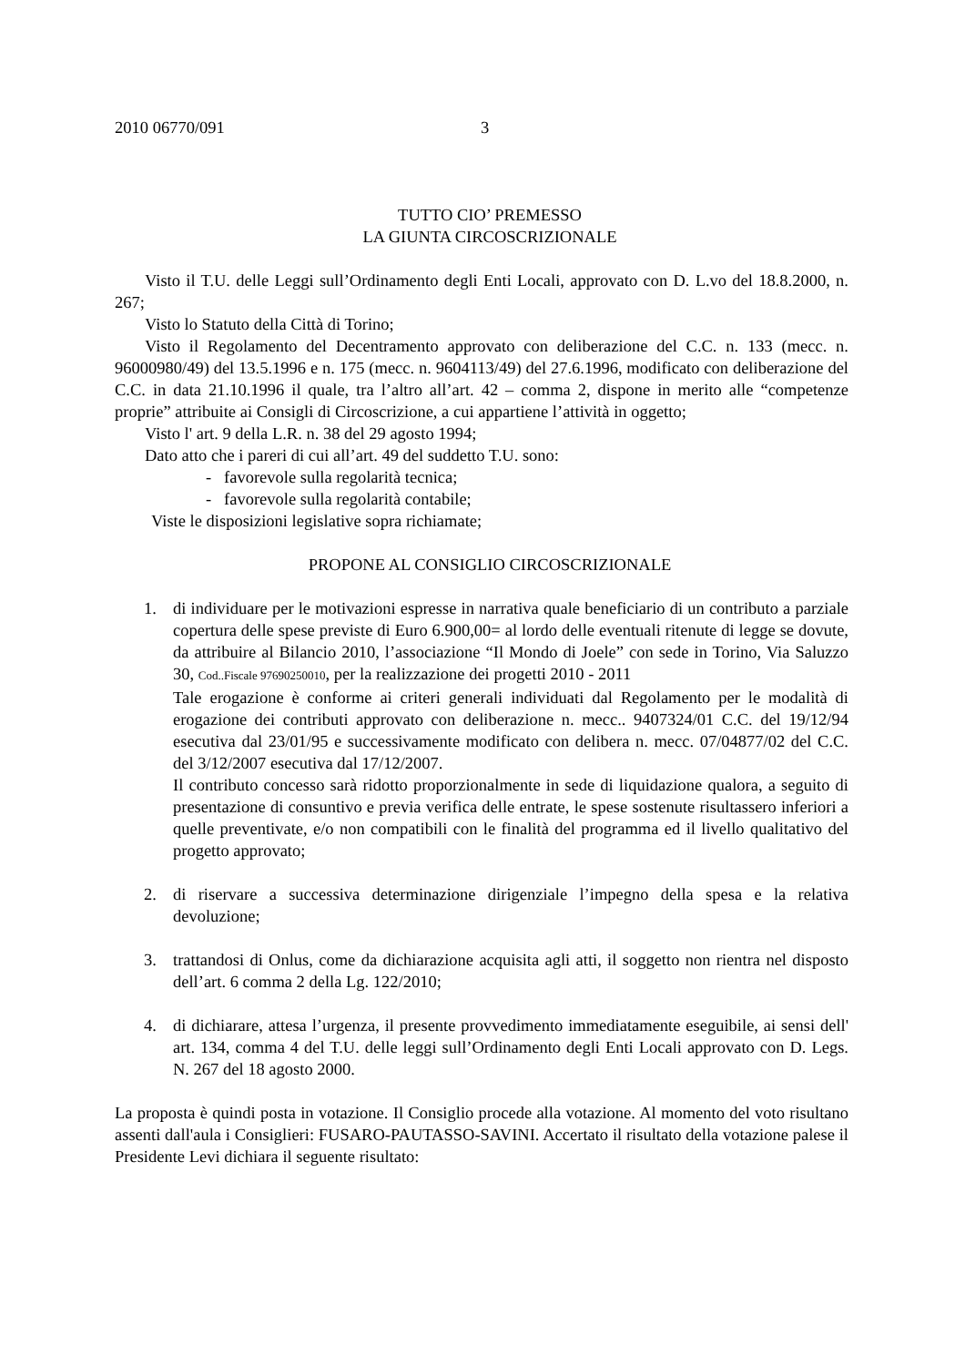2010 06770/091 3
TUTTO CIO’ PREMESSO
LA GIUNTA CIRCOSCRIZIONALE
Visto il T.U. delle Leggi sull’Ordinamento degli Enti Locali, approvato con D. L.vo del 18.8.2000, n. 267;
Visto lo Statuto della Città di Torino;
Visto il Regolamento del Decentramento approvato con deliberazione del C.C. n. 133 (mecc. n. 96000980/49) del 13.5.1996 e n. 175 (mecc. n. 9604113/49) del 27.6.1996, modificato con deliberazione del C.C. in data 21.10.1996 il quale, tra l’altro all’art. 42 – comma 2, dispone in merito alle “competenze proprie” attribuite ai Consigli di Circoscrizione, a cui appartiene l’attività in oggetto;
Visto l' art. 9 della L.R. n. 38 del 29 agosto 1994;
Dato atto che i pareri di cui all’art. 49 del suddetto T.U. sono:
- favorevole sulla regolarità tecnica;
- favorevole sulla regolarità contabile;
Viste le disposizioni legislative sopra richiamate;
PROPONE AL CONSIGLIO CIRCOSCRIZIONALE
1. di individuare per le motivazioni espresse in narrativa quale beneficiario di un contributo a parziale copertura delle spese previste di Euro 6.900,00= al lordo delle eventuali ritenute di legge se dovute, da attribuire al Bilancio 2010, l’associazione “Il Mondo di Joele” con sede in Torino, Via Saluzzo 30, Cod..Fiscale 97690250010, per la realizzazione dei progetti 2010 - 2011
Tale erogazione è conforme ai criteri generali individuati dal Regolamento per le modalità di erogazione dei contributi approvato con deliberazione n. mecc.. 9407324/01 C.C. del 19/12/94 esecutiva dal 23/01/95 e successivamente modificato con delibera n. mecc. 07/04877/02 del C.C. del 3/12/2007 esecutiva dal 17/12/2007.
Il contributo concesso sarà ridotto proporzionalmente in sede di liquidazione qualora, a seguito di presentazione di consuntivo e previa verifica delle entrate, le spese sostenute risultassero inferiori a quelle preventivate, e/o non compatibili con le finalità del programma ed il livello qualitativo del progetto approvato;
2. di riservare a successiva determinazione dirigenziale l’impegno della spesa e la relativa devoluzione;
3. trattandosi di Onlus, come da dichiarazione acquisita agli atti, il soggetto non rientra nel disposto dell’art. 6 comma 2 della Lg. 122/2010;
4. di dichiarare, attesa l’urgenza, il presente provvedimento immediatamente eseguibile, ai sensi dell' art. 134, comma 4 del T.U. delle leggi sull’Ordinamento degli Enti Locali approvato con D. Legs. N. 267 del 18 agosto 2000.
La proposta è quindi posta in votazione. Il Consiglio procede alla votazione. Al momento del voto risultano assenti dall'aula i Consiglieri: FUSARO-PAUTASSO-SAVINI. Accertato il risultato della votazione palese il Presidente Levi dichiara il seguente risultato: